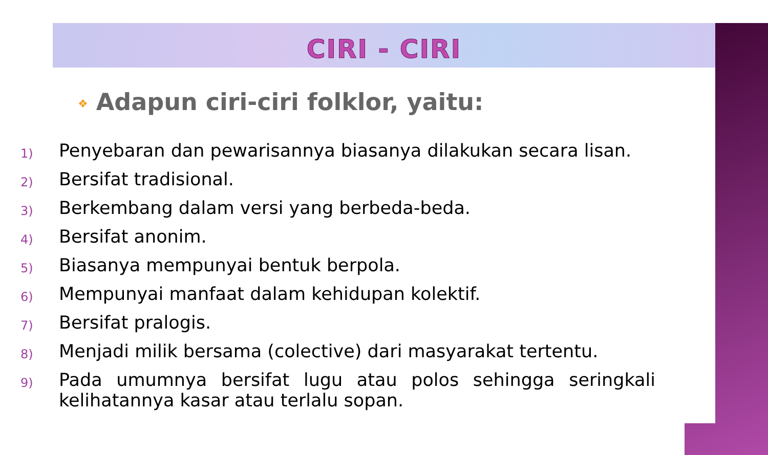CIRI - CIRI
❖ Adapun ciri-ciri folklor, yaitu:
1) Penyebaran dan pewarisannya biasanya dilakukan secara lisan.
2) Bersifat tradisional.
3) Berkembang dalam versi yang berbeda-beda.
4) Bersifat anonim.
5) Biasanya mempunyai bentuk berpola.
6) Mempunyai manfaat dalam kehidupan kolektif.
7) Bersifat pralogis.
8) Menjadi milik bersama (colective) dari masyarakat tertentu.
9) Pada umumnya bersifat lugu atau polos sehingga seringkali kelihatannya kasar atau terlalu sopan.